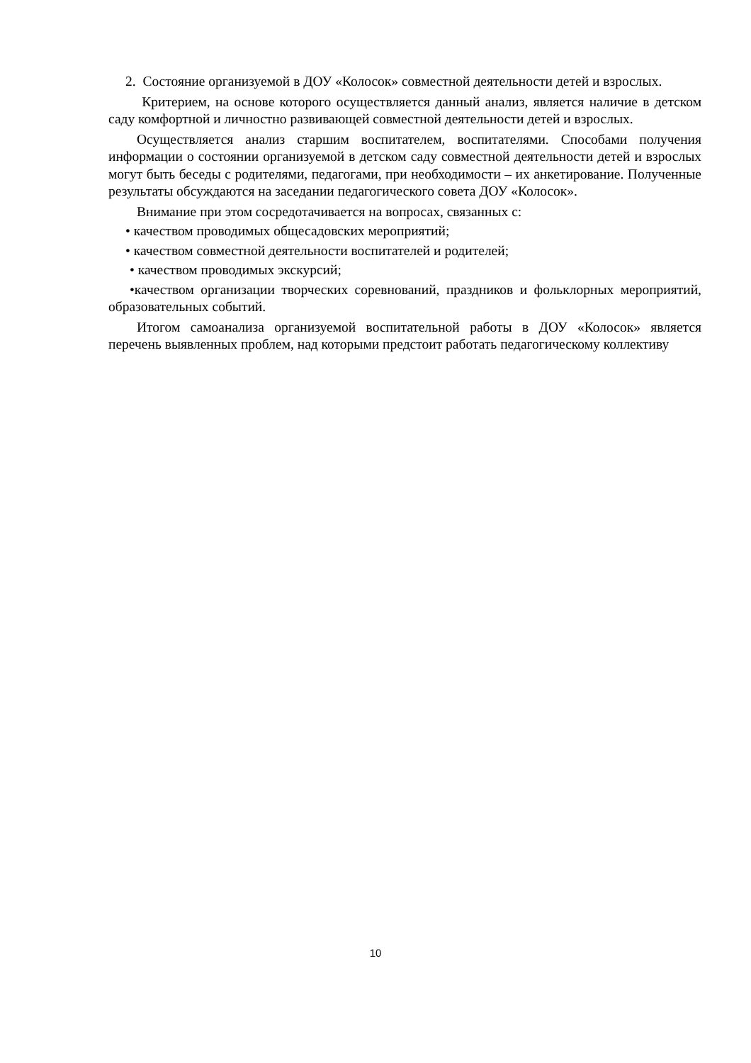2. Состояние организуемой в ДОУ «Колосок» совместной деятельности детей и взрослых.
Критерием, на основе которого осуществляется данный анализ, является наличие в детском саду комфортной и личностно развивающей совместной деятельности детей и взрослых.
Осуществляется анализ старшим воспитателем, воспитателями. Способами получения информации о состоянии организуемой в детском саду совместной деятельности детей и взрослых могут быть беседы с родителями, педагогами, при необходимости – их анкетирование. Полученные результаты обсуждаются на заседании педагогического совета ДОУ «Колосок».
Внимание при этом сосредотачивается на вопросах, связанных с:
• качеством проводимых общесадовских мероприятий;
• качеством совместной деятельности воспитателей и родителей;
• качеством проводимых экскурсий;
•качеством организации творческих соревнований, праздников и фольклорных мероприятий, образовательных событий.
Итогом самоанализа организуемой воспитательной работы в ДОУ «Колосок» является перечень выявленных проблем, над которыми предстоит работать педагогическому коллективу
10